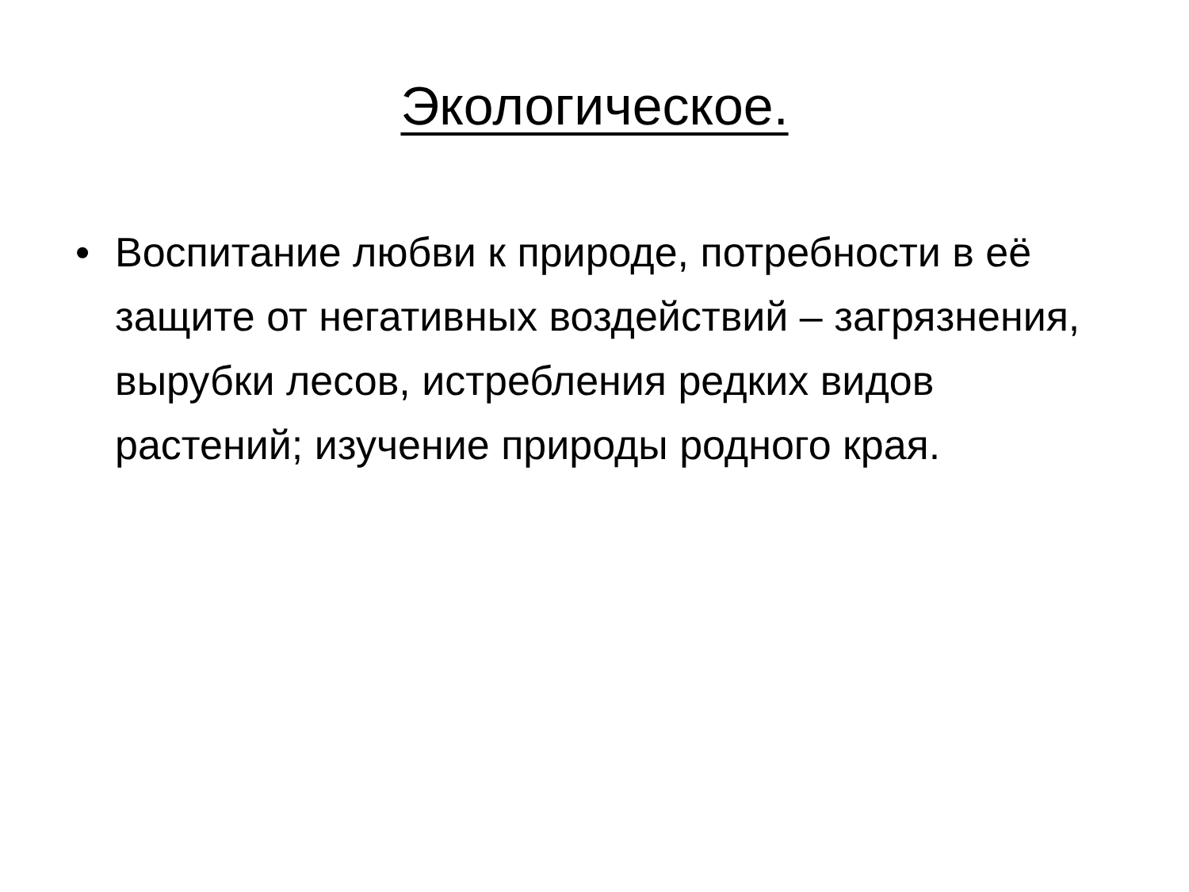Экологическое.
• Воспитание любви к природе, потребности в её защите от негативных воздействий – загрязнения, вырубки лесов, истребления редких видов растений; изучение природы родного края.